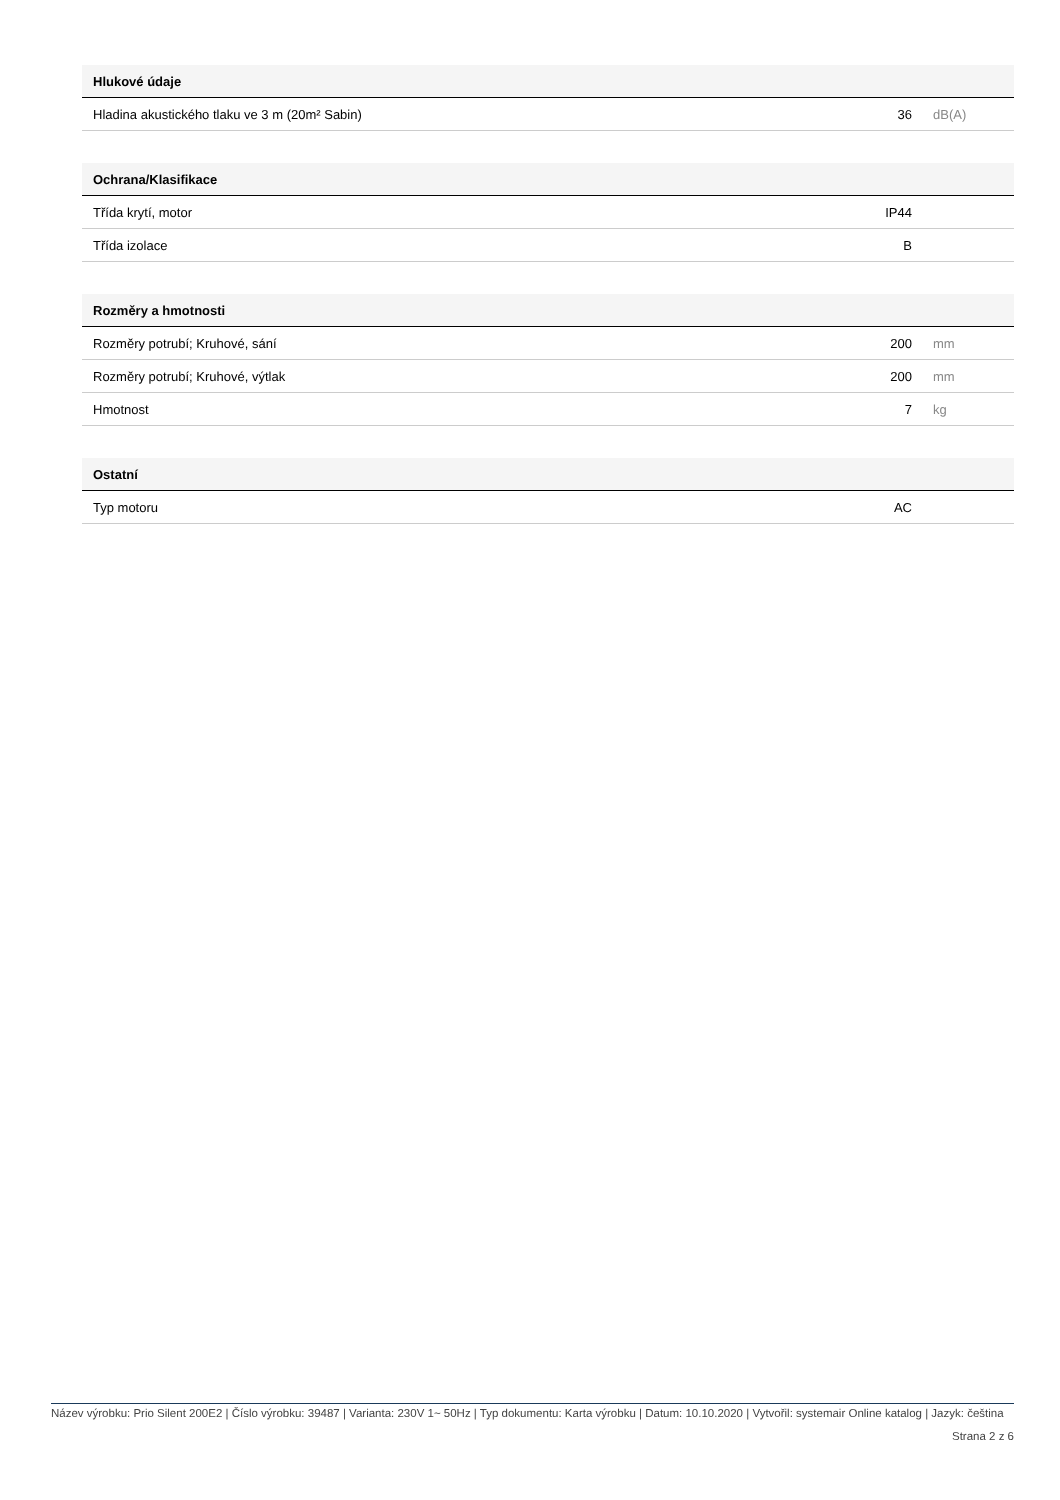| Hlukové údaje | | |
| --- | --- | --- |
| Hladina akustického tlaku ve 3 m (20m² Sabin) | 36 | dB(A) |
| Ochrana/Klasifikace | | |
| --- | --- | --- |
| Třída krytí, motor | IP44 | |
| Třída izolace | B | |
| Rozměry a hmotnosti | | |
| --- | --- | --- |
| Rozměry potrubí; Kruhové, sání | 200 | mm |
| Rozměry potrubí; Kruhové, výtlak | 200 | mm |
| Hmotnost | 7 | kg |
| Ostatní | | |
| --- | --- | --- |
| Typ motoru | AC | |
Název výrobku: Prio Silent 200E2 | Číslo výrobku: 39487 | Varianta: 230V 1~ 50Hz | Typ dokumentu: Karta výrobku | Datum: 10.10.2020 | Vytvořil: systemair Online katalog | Jazyk: čeština
Strana 2 z 6